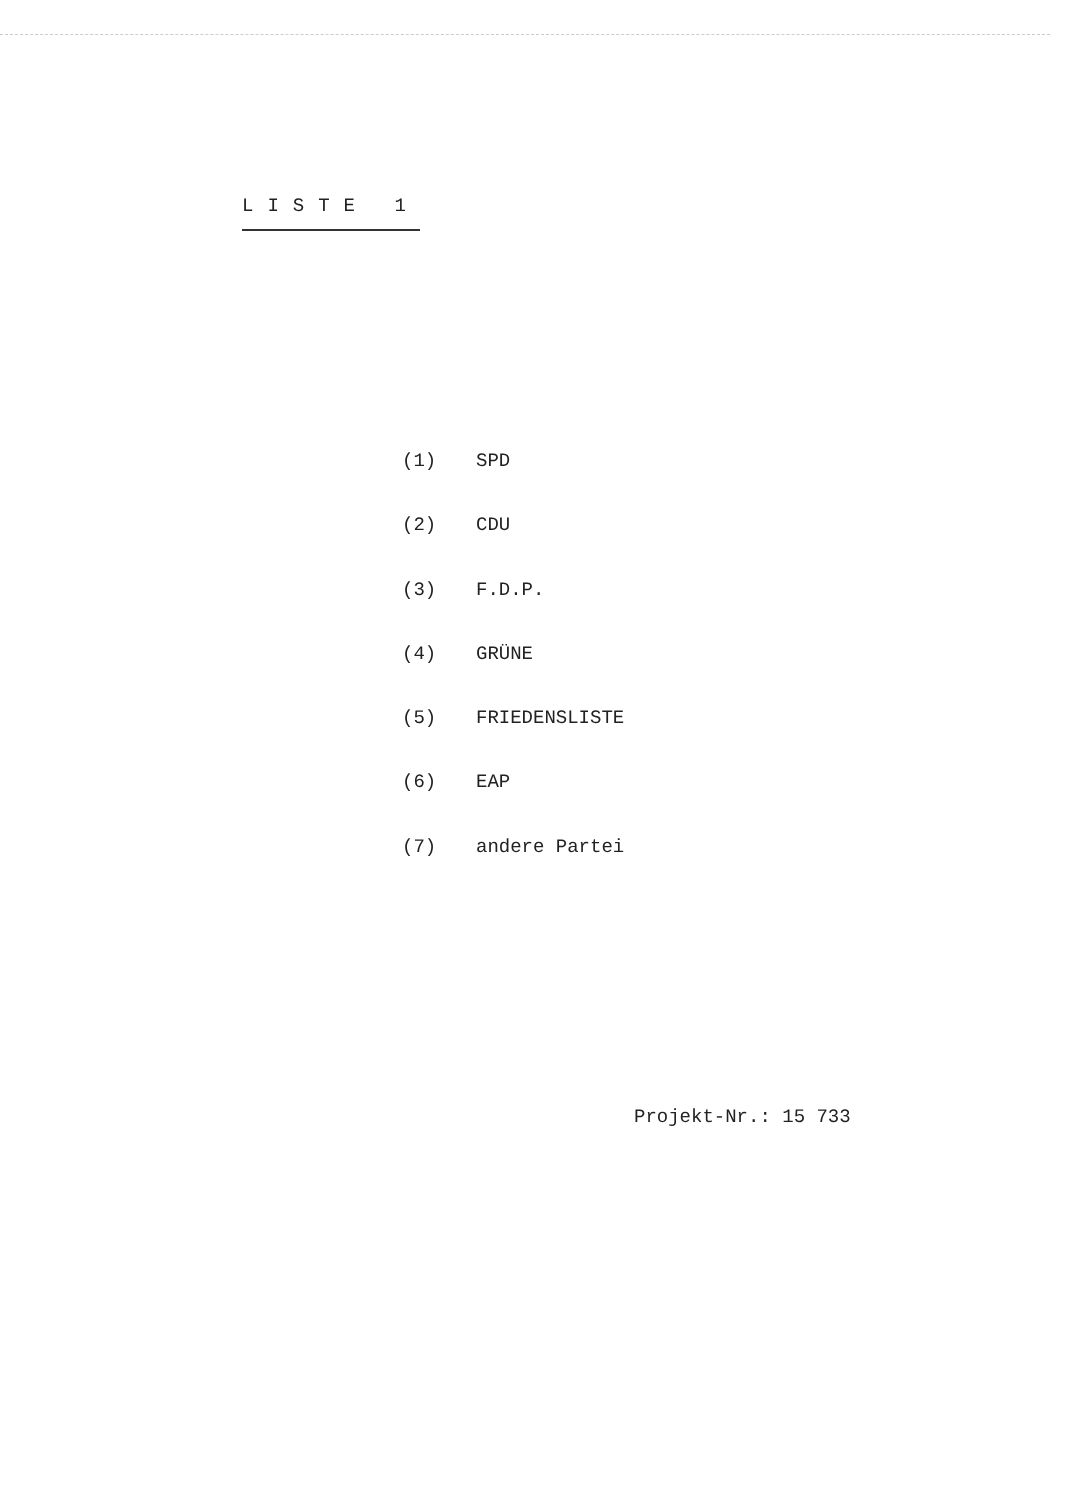LISTE 1
(1) SPD
(2) CDU
(3) F.D.P.
(4) GRÜNE
(5) FRIEDENSLISTE
(6) EAP
(7) andere Partei
Projekt-Nr.: 15 733